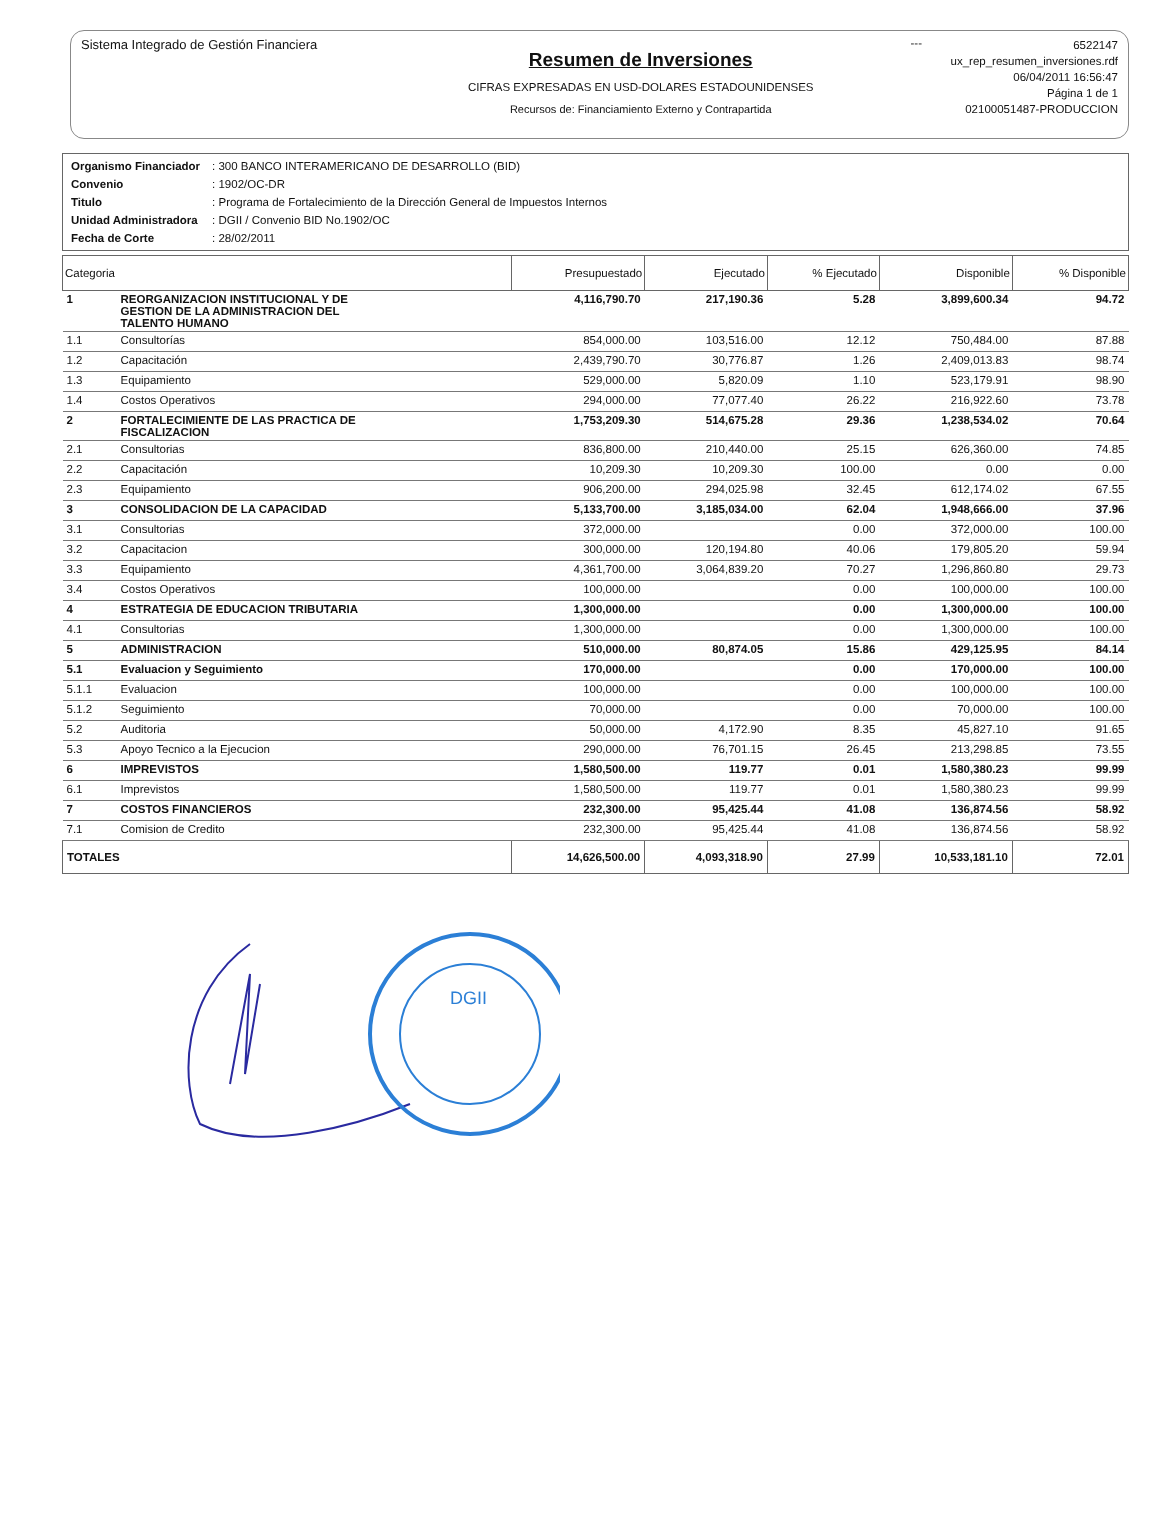Sistema Integrado de Gestión Financiera
Resumen de Inversiones
CIFRAS EXPRESADAS EN USD-DOLARES ESTADOUNIDENSES
Recursos de: Financiamiento Externo y Contrapartida
---
6522147
ux_rep_resumen_inversiones.rdf
06/04/2011 16:56:47
Página 1 de 1
02100051487-PRODUCCION
| Organismo Financiador | : 300 BANCO INTERAMERICANO DE DESARROLLO (BID) |
| Convenio | : 1902/OC-DR |
| Titulo | : Programa de Fortalecimiento de la Dirección General de Impuestos Internos |
| Unidad Administradora | : DGII / Convenio BID No.1902/OC |
| Fecha de Corte | : 28/02/2011 |
| Categoria | | Presupuestado | Ejecutado | % Ejecutado | Disponible | % Disponible |
| --- | --- | --- | --- | --- | --- | --- |
| 1 | REORGANIZACION INSTITUCIONAL Y DE GESTION DE LA ADMINISTRACION DEL TALENTO HUMANO | 4,116,790.70 | 217,190.36 | 5.28 | 3,899,600.34 | 94.72 |
| 1.1 | Consultorías | 854,000.00 | 103,516.00 | 12.12 | 750,484.00 | 87.88 |
| 1.2 | Capacitación | 2,439,790.70 | 30,776.87 | 1.26 | 2,409,013.83 | 98.74 |
| 1.3 | Equipamiento | 529,000.00 | 5,820.09 | 1.10 | 523,179.91 | 98.90 |
| 1.4 | Costos Operativos | 294,000.00 | 77,077.40 | 26.22 | 216,922.60 | 73.78 |
| 2 | FORTALECIMIENTE DE LAS PRACTICA DE FISCALIZACION | 1,753,209.30 | 514,675.28 | 29.36 | 1,238,534.02 | 70.64 |
| 2.1 | Consultorias | 836,800.00 | 210,440.00 | 25.15 | 626,360.00 | 74.85 |
| 2.2 | Capacitación | 10,209.30 | 10,209.30 | 100.00 | 0.00 | 0.00 |
| 2.3 | Equipamiento | 906,200.00 | 294,025.98 | 32.45 | 612,174.02 | 67.55 |
| 3 | CONSOLIDACION DE LA CAPACIDAD | 5,133,700.00 | 3,185,034.00 | 62.04 | 1,948,666.00 | 37.96 |
| 3.1 | Consultorias | 372,000.00 | | 0.00 | 372,000.00 | 100.00 |
| 3.2 | Capacitacion | 300,000.00 | 120,194.80 | 40.06 | 179,805.20 | 59.94 |
| 3.3 | Equipamiento | 4,361,700.00 | 3,064,839.20 | 70.27 | 1,296,860.80 | 29.73 |
| 3.4 | Costos Operativos | 100,000.00 | | 0.00 | 100,000.00 | 100.00 |
| 4 | ESTRATEGIA DE EDUCACION TRIBUTARIA | 1,300,000.00 | | 0.00 | 1,300,000.00 | 100.00 |
| 4.1 | Consultorias | 1,300,000.00 | | 0.00 | 1,300,000.00 | 100.00 |
| 5 | ADMINISTRACION | 510,000.00 | 80,874.05 | 15.86 | 429,125.95 | 84.14 |
| 5.1 | Evaluacion y Seguimiento | 170,000.00 | | 0.00 | 170,000.00 | 100.00 |
| 5.1.1 | Evaluacion | 100,000.00 | | 0.00 | 100,000.00 | 100.00 |
| 5.1.2 | Seguimiento | 70,000.00 | | 0.00 | 70,000.00 | 100.00 |
| 5.2 | Auditoria | 50,000.00 | 4,172.90 | 8.35 | 45,827.10 | 91.65 |
| 5.3 | Apoyo Tecnico a la Ejecucion | 290,000.00 | 76,701.15 | 26.45 | 213,298.85 | 73.55 |
| 6 | IMPREVISTOS | 1,580,500.00 | 119.77 | 0.01 | 1,580,380.23 | 99.99 |
| 6.1 | Imprevistos | 1,580,500.00 | 119.77 | 0.01 | 1,580,380.23 | 99.99 |
| 7 | COSTOS FINANCIEROS | 232,300.00 | 95,425.44 | 41.08 | 136,874.56 | 58.92 |
| 7.1 | Comision de Credito | 232,300.00 | 95,425.44 | 41.08 | 136,874.56 | 58.92 |
| TOTALES | | 14,626,500.00 | 4,093,318.90 | 27.99 | 10,533,181.10 | 72.01 |
DGII